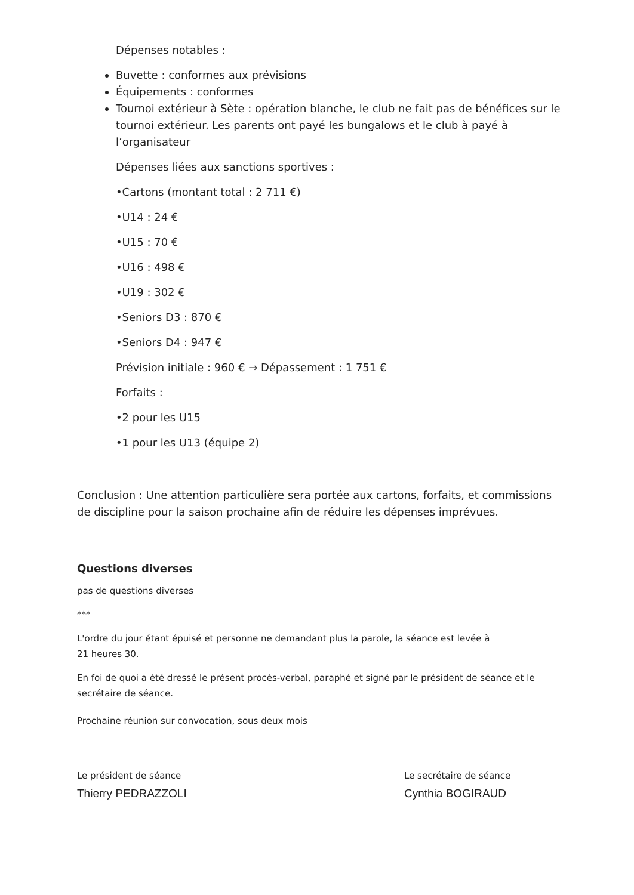Dépenses notables :
Buvette : conformes aux prévisions
Équipements : conformes
Tournoi extérieur à Sète : opération blanche, le club ne fait pas de bénéfices sur le tournoi extérieur. Les parents ont payé les bungalows et le club à payé à l’organisateur
Dépenses liées aux sanctions sportives :
•Cartons (montant total : 2 711 €)
•U14 : 24 €
•U15 : 70 €
•U16 : 498 €
•U19 : 302 €
•Seniors D3 : 870 €
•Seniors D4 : 947 €
Prévision initiale : 960 € → Dépassement : 1 751 €
Forfaits :
•2 pour les U15
•1 pour les U13 (équipe 2)
Conclusion : Une attention particulière sera portée aux cartons, forfaits, et commissions de discipline pour la saison prochaine afin de réduire les dépenses imprévues.
Questions diverses
pas de questions diverses
***
L'ordre du jour étant épuisé et personne ne demandant plus la parole, la séance est levée à
21 heures 30.
En foi de quoi a été dressé le présent procès-verbal, paraphé et signé par le président de séance et le secrétaire de séance.
Prochaine réunion sur convocation, sous deux mois
Le président de séance
Thierry PEDRAZZOLI
Le secrétaire de séance
Cynthia BOGIRAUD